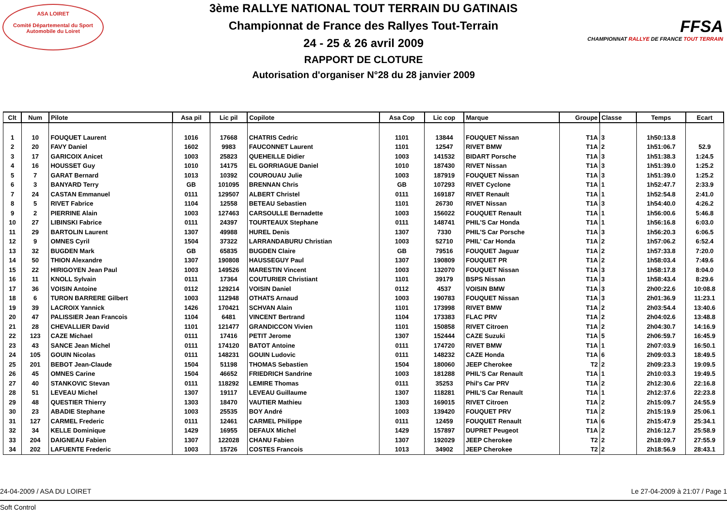ASA LOIRET
Comité Départemental du Sport Automobile du Loiret
3ème RALLYE NATIONAL TOUT TERRAIN DU GATINAIS
Championnat de France des Rallyes Tout-Terrain
24 - 25 & 26 avril 2009
RAPPORT DE CLOTURE
Autorisation d'organiser N°28 du 28 janvier 2009
FFSA
CHAMPIONNAT RALLYE DE FRANCE TOUT TERRAIN
| Clt | Num | Pilote | Asa pil | Lic pil | Copilote | Asa Cop | Lic cop | Marque | Groupe | Classe | Temps | Ecart |
| --- | --- | --- | --- | --- | --- | --- | --- | --- | --- | --- | --- | --- |
| 1 | 10 | FOUQUET Laurent | 1016 | 17668 | CHATRIS Cedric | 1101 | 13844 | FOUQUET Nissan | T1A | 3 | 1h50:13.8 | |
| 2 | 20 | FAVY Daniel | 1602 | 9983 | FAUCONNET Laurent | 1101 | 12547 | RIVET BMW | T1A | 2 | 1h51:06.7 | 52.9 |
| 3 | 17 | GARICOIX Anicet | 1003 | 25823 | QUEHEILLE Didier | 1003 | 141532 | BIDART Porsche | T1A | 3 | 1h51:38.3 | 1:24.5 |
| 4 | 16 | HOUSSET Guy | 1010 | 14175 | EL GORRIAGUE Daniel | 1010 | 187430 | RIVET Nissan | T1A | 3 | 1h51:39.0 | 1:25.2 |
| 5 | 7 | GARAT Bernard | 1013 | 10392 | COUROUAU Julie | 1003 | 187919 | FOUQUET Nissan | T1A | 3 | 1h51:39.0 | 1:25.2 |
| 6 | 3 | BANYARD Terry | GB | 101095 | BRENNAN Chris | GB | 107293 | RIVET Cyclone | T1A | 1 | 1h52:47.7 | 2:33.9 |
| 7 | 24 | CASTAN Emmanuel | 0111 | 129507 | ALBERT Christel | 0111 | 169187 | RIVET Renault | T1A | 1 | 1h52:54.8 | 2:41.0 |
| 8 | 5 | RIVET Fabrice | 1104 | 12558 | BETEAU Sebastien | 1101 | 26730 | RIVET Nissan | T1A | 3 | 1h54:40.0 | 4:26.2 |
| 9 | 2 | PIERRINE Alain | 1003 | 127463 | CARSOULLE Bernadette | 1003 | 156022 | FOUQUET Renault | T1A | 1 | 1h56:00.6 | 5:46.8 |
| 10 | 27 | LIBINSKI Fabrice | 0111 | 24397 | TOURTEAUX Stephane | 0111 | 148741 | PHIL'S Car Honda | T1A | 1 | 1h56:16.8 | 6:03.0 |
| 11 | 29 | BARTOLIN Laurent | 1307 | 49988 | HUREL Denis | 1307 | 7330 | PHIL'S Car Porsche | T1A | 3 | 1h56:20.3 | 6:06.5 |
| 12 | 9 | OMNES Cyril | 1504 | 37322 | LARRANDABURU Christian | 1003 | 52710 | PHIL' Car Honda | T1A | 2 | 1h57:06.2 | 6:52.4 |
| 13 | 32 | BUGDEN Mark | GB | 65835 | BUGDEN Claire | GB | 79516 | FOUQUET Jaguar | T1A | 2 | 1h57:33.8 | 7:20.0 |
| 14 | 50 | THION Alexandre | 1307 | 190808 | HAUSSEGUY Paul | 1307 | 190809 | FOUQUET PR | T1A | 2 | 1h58:03.4 | 7:49.6 |
| 15 | 22 | HIRIGOYEN Jean Paul | 1003 | 149526 | MARESTIN Vincent | 1003 | 132070 | FOUQUET Nissan | T1A | 3 | 1h58:17.8 | 8:04.0 |
| 16 | 11 | KNOLL Sylvain | 0111 | 17364 | COUTURIER Christiant | 1101 | 39179 | BSPS Nissan | T1A | 3 | 1h58:43.4 | 8:29.6 |
| 17 | 36 | VOISIN Antoine | 0112 | 129214 | VOISIN Daniel | 0112 | 4537 | VOISIN BMW | T1A | 3 | 2h00:22.6 | 10:08.8 |
| 18 | 6 | TURON BARRERE Gilbert | 1003 | 112948 | OTHATS Arnaud | 1003 | 190783 | FOUQUET Nissan | T1A | 3 | 2h01:36.9 | 11:23.1 |
| 19 | 39 | LACROIX Yannick | 1426 | 170421 | SCHVAN Alain | 1101 | 173998 | RIVET BMW | T1A | 2 | 2h03:54.4 | 13:40.6 |
| 20 | 47 | PALISSIER Jean Francois | 1104 | 6481 | VINCENT Bertrand | 1104 | 173383 | FLAC PRV | T1A | 2 | 2h04:02.6 | 13:48.8 |
| 21 | 28 | CHEVALLIER David | 1101 | 121477 | GRANDICCON Vivien | 1101 | 150858 | RIVET Citroen | T1A | 2 | 2h04:30.7 | 14:16.9 |
| 22 | 123 | CAZE Michael | 0111 | 17416 | PETIT Jerome | 1307 | 152444 | CAZE Suzuki | T1A | 5 | 2h06:59.7 | 16:45.9 |
| 23 | 43 | SANCE Jean Michel | 0111 | 174120 | BATOT Antoine | 0111 | 174720 | RIVET BMW | T1A | 1 | 2h07:03.9 | 16:50.1 |
| 24 | 105 | GOUIN Nicolas | 0111 | 148231 | GOUIN Ludovic | 0111 | 148232 | CAZE Honda | T1A | 6 | 2h09:03.3 | 18:49.5 |
| 25 | 201 | BEBOT Jean-Claude | 1504 | 51198 | THOMAS Sebastien | 1504 | 180060 | JEEP Cherokee | T2 | 2 | 2h09:23.3 | 19:09.5 |
| 26 | 45 | OMNES Carine | 1504 | 46652 | FRIEDRICH Sandrine | 1003 | 181288 | PHIL'S Car Renault | T1A | 1 | 2h10:03.3 | 19:49.5 |
| 27 | 40 | STANKOVIC Stevan | 0111 | 118292 | LEMIRE Thomas | 0111 | 35253 | Phil's Car PRV | T1A | 2 | 2h12:30.6 | 22:16.8 |
| 28 | 51 | LEVEAU Michel | 1307 | 19117 | LEVEAU Guillaume | 1307 | 118281 | PHIL'S Car Renault | T1A | 1 | 2h12:37.6 | 22:23.8 |
| 29 | 48 | QUESTIER Thierry | 1303 | 18470 | VAUTIER Mathieu | 1303 | 169015 | RIVET Citroen | T1A | 2 | 2h15:09.7 | 24:55.9 |
| 30 | 23 | ABADIE Stephane | 1003 | 25535 | BOY André | 1003 | 139420 | FOUQUET PRV | T1A | 2 | 2h15:19.9 | 25:06.1 |
| 31 | 127 | CARMEL Frederic | 0111 | 12461 | CARMEL Philippe | 0111 | 12459 | FOUQUET Renault | T1A | 6 | 2h15:47.9 | 25:34.1 |
| 32 | 34 | KELLE Dominique | 1429 | 16955 | DEFAUX Michel | 1429 | 157897 | DUPRET Peugeot | T1A | 2 | 2h16:12.7 | 25:58.9 |
| 33 | 204 | DAIGNEAU Fabien | 1307 | 122028 | CHANU Fabien | 1307 | 192029 | JEEP Cherokee | T2 | 2 | 2h18:09.7 | 27:55.9 |
| 34 | 202 | LAFUENTE Frederic | 1003 | 15726 | COSTES Francois | 1013 | 34902 | JEEP Cherokee | T2 | 2 | 2h18:56.9 | 28:43.1 |
24-04-2009 / ASA DU LOIRET Le 27-04-2009 à 21:07 / Page 1
Soft Control